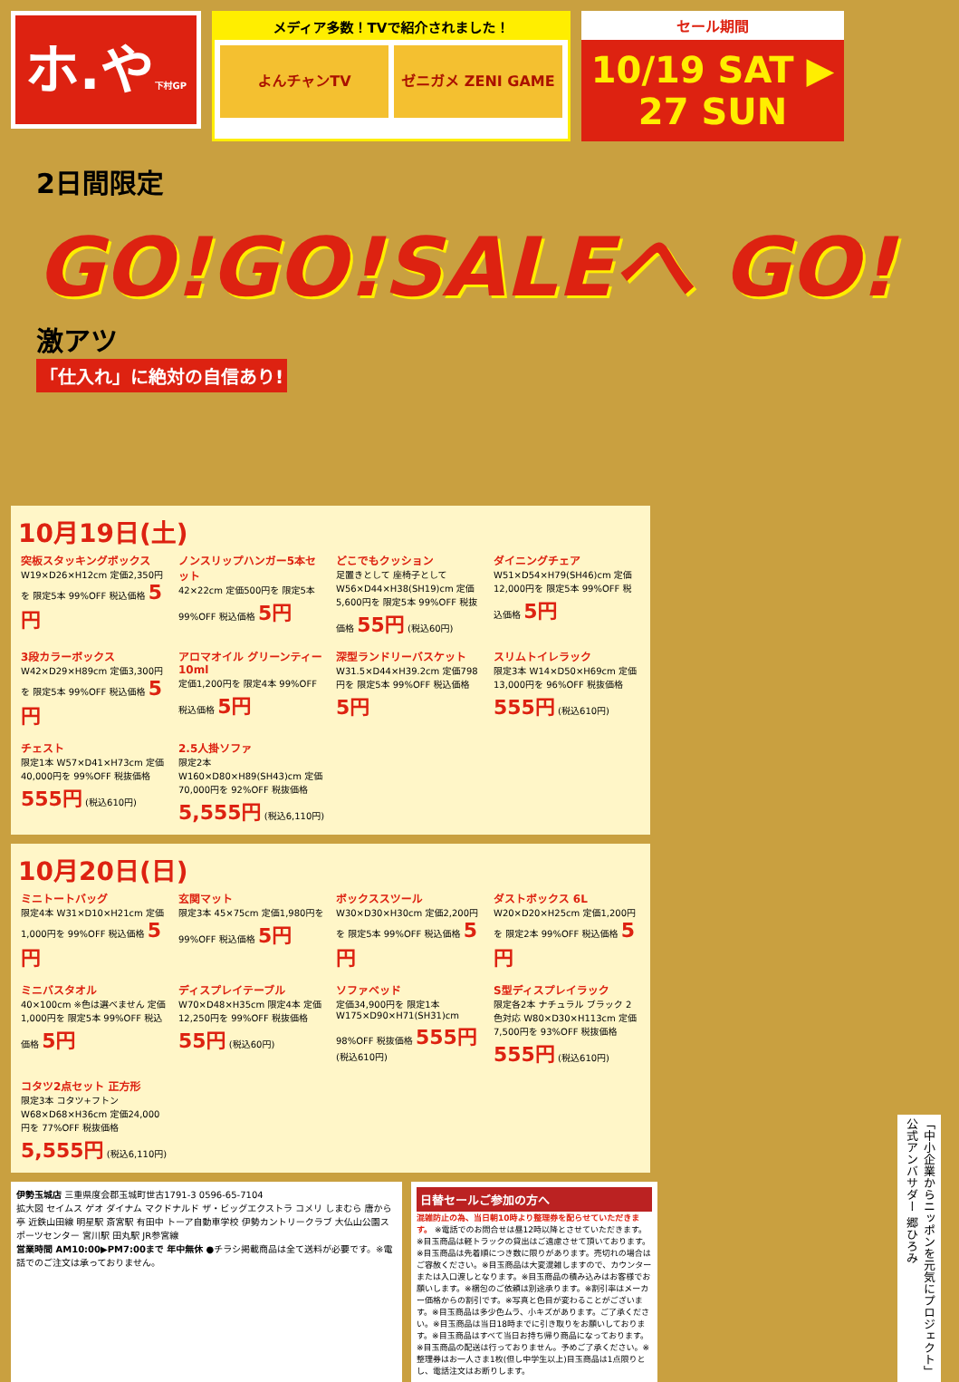ホ.や下村GP
メディア多数！TVで紹介されました！
よんチャンTV ゼニガメ ZENI GAME
セール期間
10/19 SAT ▶ 27 SUN
2日間限定
GO!GO!SALEへ GO!
激アツ
「仕入れ」に絶対の自信あり!
10月19日(土)
突板スタッキングボックス
W19×D26×H12cm 定価2,350円を 限定5本 99%OFF 税込価格 5円
ノンスリップハンガー5本セット
42×22cm 定価500円を 限定5本 99%OFF 税込価格 5円
どこでもクッション
足置きとして 座椅子として W56×D44×H38(SH19)cm 定価5,600円を 限定5本 99%OFF 税抜価格 55円 (税込60円)
ダイニングチェア
W51×D54×H79(SH46)cm 定価12,000円を 限定5本 99%OFF 税込価格 5円
3段カラーボックス
W42×D29×H89cm 定価3,300円を 限定5本 99%OFF 税込価格 5円
アロマオイル グリーンティー 10ml
定価1,200円を 限定4本 99%OFF 税込価格 5円
深型ランドリーバスケット
W31.5×D44×H39.2cm 定価798円を 限定5本 99%OFF 税込価格 5円
スリムトイレラック
限定3本 W14×D50×H69cm 定価13,000円を 96%OFF 税抜価格 555円 (税込610円)
チェスト
限定1本 W57×D41×H73cm 定価40,000円を 99%OFF 税抜価格 555円 (税込610円)
2.5人掛ソファ
限定2本 W160×D80×H89(SH43)cm 定価70,000円を 92%OFF 税抜価格 5,555円 (税込6,110円)
10月20日(日)
ミニトートバッグ
限定4本 W31×D10×H21cm 定価1,000円を 99%OFF 税込価格 5円
玄関マット
限定3本 45×75cm 定価1,980円を 99%OFF 税込価格 5円
ボックススツール
W30×D30×H30cm 定価2,200円を 限定5本 99%OFF 税込価格 5円
ダストボックス 6L
W20×D20×H25cm 定価1,200円を 限定2本 99%OFF 税込価格 5円
ミニバスタオル
40×100cm ※色は選べません 定価1,000円を 限定5本 99%OFF 税込価格 5円
ディスプレイテーブル
W70×D48×H35cm 限定4本 定価12,250円を 99%OFF 税抜価格 55円 (税込60円)
ソファベッド
定価34,900円を 限定1本 W175×D90×H71(SH31)cm 98%OFF 税抜価格 555円 (税込610円)
S型ディスプレイラック
限定各2本 ナチュラル ブラック 2色対応 W80×D30×H113cm 定価7,500円を 93%OFF 税抜価格 555円 (税込610円)
コタツ2点セット 正方形
限定3本 コタツ+フトン W68×D68×H36cm 定価24,000円を 77%OFF 税抜価格 5,555円 (税込6,110円)
伊勢玉城店 三重県度会郡玉城町世古1791-3 0596-65-7104
拡大図 セイムス ゲオ ダイナム マクドナルド ザ・ビッグエクストラ コメリ しまむら 唐から亭 近鉄山田線 明星駅 斎宮駅 有田中 トーア自動車学校 伊勢カントリークラブ 大仏山公園スポーツセンター 宮川駅 田丸駅 JR参宮線
営業時間 AM10:00▶PM7:00まで 年中無休 ●チラシ掲載商品は全て送料が必要です。※電話でのご注文は承っておりません。
日替セールご参加の方へ
混雑防止の為、当日朝10時より整理券を配らせていただきます。 ※電話でのお問合せは昼12時以降とさせていただきます。
※目玉商品は軽トラックの貸出はご遠慮させて頂いております。※目玉商品は先着順につき数に限りがあります。売切れの場合はご容赦ください。※目玉商品は大変混雑しますので、カウンターまたは入口渡しとなります。※目玉商品の積み込みはお客様でお願いします。※梱包のご依頼は別途承ります。※割引率はメーカー価格からの割引です。※写真と色目が変わることがございます。※目玉商品は多少色ムラ、小キズがあります。ご了承ください。※目玉商品は当日18時までに引き取りをお願いしております。※目玉商品はすべて当日お持ち帰り商品になっております。※目玉商品の配送は行っておりません。予めご了承ください。※整理券はお一人さま1枚(但し中学生以上)目玉商品は1点限りとし、電話注文はお断りします。
「中小企業からニッポンを元気にプロジェクト」公式アンバサダー 郷ひろみ